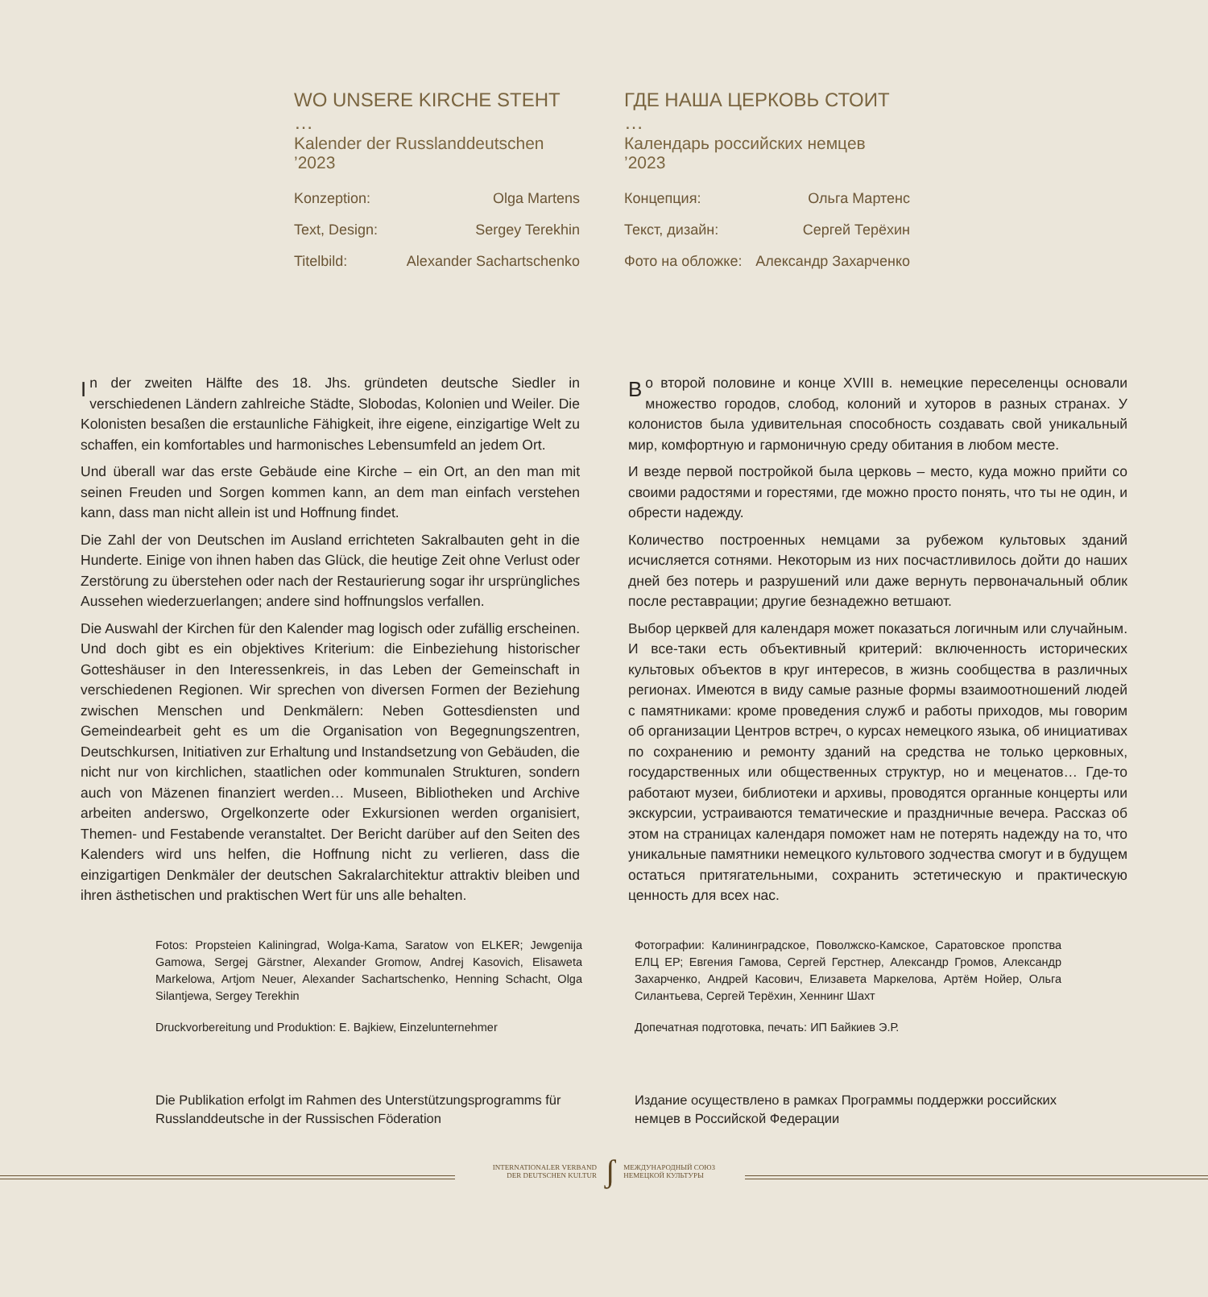WO UNSERE KIRCHE STEHT …
Kalender der Russlanddeutschen ’2023
Konzeption: Olga Martens
Text, Design: Sergey Terekhin
Titelbild: Alexander Sachartschenko
ГДЕ НАША ЦЕРКОВЬ СТОИТ …
Календарь российских немцев ’2023
Концепция: Ольга Мартенс
Текст, дизайн: Сергей Терёхин
Фото на обложке: Александр Захарченко
In der zweiten Hälfte des 18. Jhs. gründeten deutsche Siedler in verschiedenen Ländern zahlreiche Städte, Slobodas, Kolonien und Weiler. Die Kolonisten besaßen die erstaunliche Fähigkeit, ihre eigene, einzigartige Welt zu schaffen, ein komfortables und harmonisches Lebensumfeld an jedem Ort.
Und überall war das erste Gebäude eine Kirche – ein Ort, an den man mit seinen Freuden und Sorgen kommen kann, an dem man einfach verstehen kann, dass man nicht allein ist und Hoffnung findet.
Die Zahl der von Deutschen im Ausland errichteten Sakralbauten geht in die Hunderte. Einige von ihnen haben das Glück, die heutige Zeit ohne Verlust oder Zerstörung zu überstehen oder nach der Restaurierung sogar ihr ursprüngliches Aussehen wiederzuerlangen; andere sind hoffnungslos verfallen.
Die Auswahl der Kirchen für den Kalender mag logisch oder zufällig erscheinen. Und doch gibt es ein objektives Kriterium: die Einbeziehung historischer Gotteshäuser in den Interessenkreis, in das Leben der Gemeinschaft in verschiedenen Regionen. Wir sprechen von diversen Formen der Beziehung zwischen Menschen und Denkmälern: Neben Gottesdiensten und Gemeindearbeit geht es um die Organisation von Begegnungszentren, Deutschkursen, Initiativen zur Erhaltung und Instandsetzung von Gebäuden, die nicht nur von kirchlichen, staatlichen oder kommunalen Strukturen, sondern auch von Mäzenen finanziert werden… Museen, Bibliotheken und Archive arbeiten anderswo, Orgelkonzerte oder Exkursionen werden organisiert, Themen- und Festabende veranstaltet. Der Bericht darüber auf den Seiten des Kalenders wird uns helfen, die Hoffnung nicht zu verlieren, dass die einzigartigen Denkmäler der deutschen Sakralarchitektur attraktiv bleiben und ihren ästhetischen und praktischen Wert für uns alle behalten.
Во второй половине и конце XVIII в. немецкие переселенцы основали множество городов, слобод, колоний и хуторов в разных странах. У колонистов была удивительная способность создавать свой уникальный мир, комфортную и гармоничную среду обитания в любом месте.
И везде первой постройкой была церковь – место, куда можно прийти со своими радостями и горестями, где можно просто понять, что ты не один, и обрести надежду.
Количество построенных немцами за рубежом культовых зданий исчисляется сотнями. Некоторым из них посчастливилось дойти до наших дней без потерь и разрушений или даже вернуть первоначальный облик после реставрации; другие безнадежно ветшают.
Выбор церквей для календаря может показаться логичным или случайным. И все-таки есть объективный критерий: включенность исторических культовых объектов в круг интересов, в жизнь сообщества в различных регионах. Имеются в виду самые разные формы взаимоотношений людей с памятниками: кроме проведения служб и работы приходов, мы говорим об организации Центров встреч, о курсах немецкого языка, об инициативах по сохранению и ремонту зданий на средства не только церковных, государственных или общественных структур, но и меценатов… Где-то работают музеи, библиотеки и архивы, проводятся органные концерты или экскурсии, устраиваются тематические и праздничные вечера. Рассказ об этом на страницах календаря поможет нам не потерять надежду на то, что уникальные памятники немецкого культового зодчества смогут и в будущем остаться притягательными, сохранить эстетическую и практическую ценность для всех нас.
Fotos: Propsteien Kaliningrad, Wolga-Kama, Saratow von ELKER; Jewgenija Gamowa, Sergej Gärstner, Alexander Gromow, Andrej Kasovich, Elisaweta Markelowa, Artjom Neuer, Alexander Sachartschenko, Henning Schacht, Olga Silantjewa, Sergey Terekhin
Druckvorbereitung und Produktion: E. Bajkiew, Einzelunternehmer
Фотографии: Калининградское, Поволжско-Камское, Саратовское пропства ЕЛЦ ЕР; Евгения Гамова, Сергей Герстнер, Александр Громов, Александр Захарченко, Андрей Касович, Елизавета Маркелова, Артём Нойер, Ольга Силантьева, Сергей Терёхин, Хеннинг Шахт
Допечатная подготовка, печать: ИП Байкиев Э.Р.
Die Publikation erfolgt im Rahmen des Unterstützungsprogramms für Russlanddeutsche in der Russischen Föderation
Издание осуществлено в рамках Программы поддержки российских немцев в Российской Федерации
INTERNATIONALER VERBAND
DER DEUTSCHEN KULTUR
ʃ
МЕЖДУНАРОДНЫЙ СОЮЗ
НЕМЕЦКОЙ КУЛЬТУРЫ